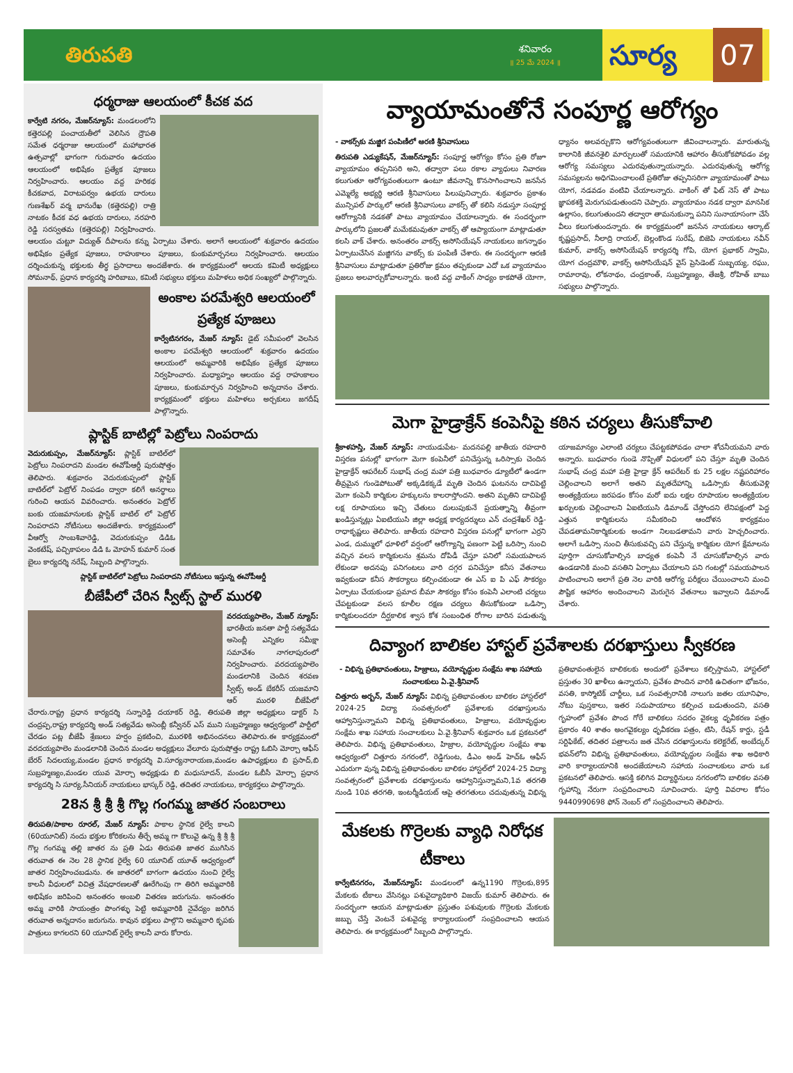తిరుపతి
శనివారం
॥ 25 మే 2024 ॥
సూర్య 07
ధర్మరాజు ఆలయంలో కీచక వద
కార్వేటి నగరం, మేజర్‌న్యూస్‌: మండలంలోని కత్తెరపల్లి పంచాయతీలో వెలిసిన ద్రౌపతి సమేత ధర్మరాజు ఆలయంలో మహాభారత ఉత్సవాల్లో భాగంగా గురువారం ఉదయం ఆలయంలో అభిషేకం ప్రత్యేక పూజలు నిర్వహించారు. ఆలయం వద్ద హరికథ కీచకవాద, విరాటపర్వం ఉభయ దారులు గుణశేఖర్ వర్మ భానురేఖ (కత్తెరపల్లి) రాత్రి నాటకం కీచక వధ ఉభయ దారులు, నరహరి రెడ్డి సరస్వతమ (కత్తెరపల్లి) నిర్వహించారు. ఆలయం చుట్టూ విద్యుత్ దీపాలను కన్ను ఏర్పాటు చేశారు. అలాగే ఆలయంలో శుక్రవారం ఉదయం అభిషేకం ప్రత్యేక పూజలు, రాహుకాలం పూజలు, కుంకుమార్చనలు నిర్వహించారు. ఆలయం దర్శించుకున్న భక్తులకు తీర్థ ప్రసాదాలు అందజేశారు. ఈ కార్యక్రమంలో ఆలయ కమిటీ అధ్యక్షులు సోమనాథ్, ప్రధాన కార్యదర్శి హరిబాబు, కమిటీ సభ్యులు భక్తులు మహిళలు అధిక సంఖ్యలో పాల్గొన్నారు.
అంకాల పరమేశ్వరి ఆలయంలో ప్రత్యేక పూజలు
కార్వేటినగరం, మేజర్ న్యూస్: డైట్ సమీపంలో వెలసిన అంకాల పరమేశ్వరి ఆలయంలో శుక్రవారం ఉదయం ఆలయంలో అమ్మవారికి అభిషేకం ప్రత్యేక పూజలు నిర్వహించారు. మధ్యాహ్నం ఆలయం వద్ద రాహుకాలం పూజలు, కుంకుమార్చన నిర్వహించి అన్నదానం చేశారు. కార్యక్రమంలో భక్తులు మహిళలు అర్చకులు జగదీష్ పాల్గొన్నారు.
ప్లాస్టిక్ బాటిల్లో పెట్రోలు నింపరాదు
వెదురుకుప్పం, మేజర్‌న్యూస్‌: ప్లాస్టిక్ బాటిల్‌లో పెట్రోలు నింపరాదని మండల ఈవోపీఆర్డీ పురుషోత్తం తెలిపారు. శుక్రవారం వెదురుకుప్పంలో ప్లాస్టిక్ బాటిల్‌లో పెట్రోల్ నింపడం ద్వారా కలిగే అనర్థాలు గురించి ఆయన వివరించారు. అనంతరం పెట్రోల్ బంకు యజమానులకు ప్లాస్టిక్ బాటిల్ లో పెట్రోల్ నింపరాదని నోటీసులు అందజేశారు. కార్యక్రమంలో వీఆర్వో సాంబశివారెడ్డి, వెదురుకుప్పం డిడిఓ వెంకటేష్, పచ్చికాపలం డిడి ఓ మోహన్ కుమార్ సంత బైలు కార్యదర్శి నరేష్, సిబ్బంది పాల్గొన్నారు.
ప్లాస్టిక్ బాటిల్‌లో పెట్రోలు నింపరాదని నోటీసులు ఇస్తున్న ఈవోపీఆర్డీ
బీజేపీలో చేరిన స్వీట్స్ స్టాల్ మురళి
వరదయ్యపాలెం, మేజర్ న్యూస్: భారతీయ జనతా పార్టీ సత్యవేడు అసెంబ్లీ ఎన్నికల సమీక్షా సమావేశం నాగలాపురంలో నిర్వహించారు. వరదయ్యపాలెం మండలానికి చెందిన శరవణ స్వీట్స్ అండ్ బేకరీస్ యజమాని ఆర్ మురళి బీజేపీలో చేరారు.రాష్ట్ర ప్రధాన కార్యదర్శి సన్నారెడ్డి దయాకర్ రెడ్డి, తిరుపతి జిల్లా అధ్యక్షులు డాక్టర్ సి చంద్రప్ప,రాష్ట్ర కార్యదర్శి అండ్ సత్యవేడు అసెంబ్లీ కన్వీనర్ ఎస్ ముని సుబ్రహ్మణ్యం ఆధ్వర్యంలో పార్టీలో చేరడం పట్ల బీజేపీ శ్రేణులు హర్షం ప్రకటించి, మురళికి అభినందనలు తెలిపారు.ఈ కార్యక్రమంలో వరదయ్యపాలెం మండలానికి చెందిన మండల అధ్యక్షులు వేలూరు పురుషోత్తం రాష్ట్ర ఓబిసి మోర్చా ఆఫీస్ బేరర్ సిదలయ్య,మండల ప్రధాన కార్యదర్శి వి.సూర్యనారాయణ,మండల ఉపాధ్యక్షులు బి ప్రసాద్,బి సుబ్రహ్మణ్యం,మండల యువ మోర్చా అధ్యక్షుడు బి మధుసూదన్, మండల ఓబీసీ మోర్చా ప్రధాన కార్యదర్శి సి సూర్య,సీనియర్ నాయకులు భాస్కర్ రెడ్డి, తదితర నాయకులు, కార్యకర్తలు పాల్గొన్నారు.
28న శ్రీ శ్రీ శ్రీ గొల్ల గంగమ్మ జాతర సంబరాలు
తిరుపతి/పాకాల రూరల్, మేజర్ న్యూస్: పాకాల స్థానిక రైల్వే కాలని (60యూనిట్) నందు భక్తుల కోరికలను తీర్చే అమ్మ గా కొలువై ఉన్న శ్రీ శ్రీ శ్రీ గొల్ల గంగమ్మ తల్లి జాతర ను ప్రతి ఏడు తిరుపతి జాతర ముగిసిన తరువాత ఈ నెల 28 స్థానిక రైల్వే 60 యూనిట్ యూత్ ఆధ్వర్యంలో జాతర నిర్వహించబడును. ఈ జాతరలో బాగంగా ఉదయం నుంచి రైల్వే కాలనీ వీధులలో విచిత్ర వేషధారణలతో ఊరేగింపు గా తిరిగి అమ్మవారికి అభిషేకం జరిపించి అనంతరం అంబలి వితరణ జరుగును. అనంతరం అమ్మ వారికి సాయంత్రం పొంగళ్ళు పెట్టి అమ్మవారికి నైవేద్యం జరిగిన తరువాత అన్నదానం జరుగును. కావున భక్తులు పాల్గొని అమ్మవారి కృపకు పాత్రులు కాగలరని 60 యూనిట్ రైల్వే కాలనీ వారు కోరారు.
వ్యాయామంతోనే సంపూర్ణ ఆరోగ్యం
- వాకర్స్‌కు మజ్జిగ పంపిణీలో ఆరణి శ్రీనివాసులు
తిరుపతి ఎడ్యుకేషన్, మేజర్‌న్యూస్‌: సంపూర్ణ ఆరోగ్యం కోసం ప్రతి రోజూ వ్యాయామం తప్పనిసరి అని, తద్వారా పలు రకాల వ్యాధులు నివారణ కలుగుతూ ఆరోగ్యవంతులుగా ఉంటూ జీవనాన్ని కొనసాగించాలని జనసేన ఎమ్మెల్యే అభ్యర్థి ఆరణి శ్రీనివాసులు పిలుపునిచ్చారు. శుక్రవారం ప్రకాశం మున్సిపల్ పార్కులో ఆరణి శ్రీనివాసులు వాకర్స్ తో కలిసి నడుస్తూ సంపూర్ణ ఆరోగ్యానికి నడకతో పాటు వ్యాయామం చేయాలన్నారు. ఈ సందర్భంగా పార్కులోని ప్రజలతో మమేకమవుతూ వాకర్స్ తో ఆప్యాయంగా మాట్లాడుతూ కలసి వాక్ చేశారు. అనంతరం వాకర్స్ అసోసియేషన్ నాయకులు జగన్నాథం ఏర్పాటుచేసిన మజ్జిగను వాకర్స్ కు పంపిణీ చేశారు. ఈ సందర్భంగా ఆరణి శ్రీనివాసులు మాట్లాడుతూ ప్రతిరోజు క్రమం తప్పకుండా ఎదో ఒక వ్యాయామం ప్రజలు అలవార్చుకోవాలన్నారు. ఇంటి వద్ద వాకింగ్ సాధ్యం కాకపోతే యోగా, ధ్యానం అలవర్చుకొని ఆరోగ్యవంతులుగా జీవించాలన్నారు. మారుతున్న కాలానికి జీవనశైలి మార్పులుతో సమయానికి ఆహారం తీసుకోకపోవడం వల్ల ఆరోగ్య సమస్యలు ఎదురవుతున్నాయన్నారు. ఎదురవుతున్న ఆరోగ్య సమస్యలను అధిగమించాలంటే ప్రతిరోజు తప్పనిసరిగా వ్యాయామంతో పాటు యోగ, నడవడం వంటివి చేయాలన్నారు. వాకింగ్ తో ఫిట్ నెస్ తో పాటు జ్ఞాపకశక్తి మెరుగుపడుతుందని చెప్పారు. వ్యాయామం నడక ద్వారా మానసిక ఉల్లాసం, కలుగుతుందని తద్వారా తామనుకున్నా పనిని సునాయాసంగా చేసే వీలు కలుగుతుందన్నారు. ఈ కార్యక్రమంలో జనసేన నాయకులు ఆర్కాట్ కృష్ణప్రసాద్, నీలాద్రి రాయల్, బెల్లంకొండ సురేష్, బిజెపి నాయకులు నవీన్ కుమార్, వాకర్స్ అసోసియేషన్ కార్యదర్శి గోపి, యోగ ప్రభాకర్ స్వామి, యోగ చంద్రమౌళి, వాకర్స్ అసోసియేషన్ వైస్ ప్రెసిడెంట్ సుబ్బయ్య, రఘు, రామారావు, లోకనాథం, చంద్రకాంత్, సుబ్రహ్మణ్యం, తేజశ్రీ, రోహిత్ బాబు సభ్యులు పాల్గొన్నారు.
మెగా హైడ్రాక్రేన్ కంపెనీపై కఠిన చర్యలు తీసుకోవాలి
శ్రీకాళహస్తి, మేజర్ న్యూస్: నాయుడుపేట- మదనపల్లి జాతీయ రహదారి విస్తరణ పనుల్లో భాగంగా మెగా కంపెనీలో పనిచేస్తున్న ఒరిస్సాకు చెందిన హైడ్రాక్రేన్ ఆపరేటర్ సుభాష్ చంద్ర మహా పత్రి బుధవారం డ్యూటీలో ఉండగా తీవ్రమైన గుండెపోటుతో అక్కడికక్కడే మృతి చెందిన ఘటనను దాచిపెట్టి మెగా కంపెనీ కార్మికుల హక్కులను కాలరాస్తోందని. అతని మృతిని దాచిపెట్టి లక్ష రూపాయలు ఇచ్చి చేతులు దులుపుకునే ప్రయత్నాన్ని తీవ్రంగా ఖండిస్తున్నట్లు ఏఐటియుసి జిల్లా అధ్యక్ష కార్యదర్శులు ఎన్ చంద్రశేఖర్ రెడ్డి- రాధాకృష్ణలు తెలిపారు. జాతీయ రహదారి విస్తరణ పనుల్లో భాగంగా ఎర్రని ఎండ, దుమ్ములో ధూళిలో వర్షంలో ఆరోగ్యాన్ని పణంగా పెట్టి ఒరిస్సా నుంచి వచ్చిన వలస కార్మికులను శ్రమను దోపిడీ చేస్తూ పనిలో సమయపాలన లేకుండా అదనపు పనిగంటలు వారి దగ్గర పనిచేస్తూ కనీస వేతనాలు ఇవ్వకుండా కనీస సౌకర్యాలు కల్పించకుండా ఈ ఎస్ ఐ పి ఎఫ్ సౌకర్యం ఏర్పాటు చేయకుండా ప్రమాద బీమా సౌకర్యం కోసం కంపెనీ ఎలాంటి చర్యలు చేపట్టకుండా వలస కూలీల రక్షణ చర్యలు తీసుకోకుండా ఒడిస్సా కార్మికులందరూ దీర్ఘకాలిక శ్వాస కోశ సంబంధిత రోగాల బారిన పడుతున్న యాజమాన్యం ఎలాంటి చర్యలు చేపట్టకపోవడం చాలా శోచనీయమని వారు అన్నారు. బుధవారం గుండె నొప్పితో విధులలో పని చేస్తూ మృతి చెందిన సుభాష్ చంద్ర మహా పత్రి హైడ్రా క్రేన్ ఆపరేటర్ కు 25 లక్షల నష్టపరిహారం చెల్లించాలని అలాగే అతని మృతదేహాన్ని ఒడిస్సాకు తీసుకువెళ్లి అంత్యక్రియలు జరపడం కోసం మరో ఐదు లక్షల రూపాయల అంత్యక్రియల ఖర్చులకు చెల్లించాలని ఏఐటియుసి డిమాండ్ చేస్తోందని లేనిపక్షంలో పెద్ద ఎత్తున కార్మికులను సమీకరించి ఆందోళన కార్యక్రమం చేపడతామనికార్మికులకు అండగా నిలబడతామని వారు హెచ్చరించారు. అలాగే ఒడిస్సా నుంచి తీసుకువచ్చి పని చేస్తున్న కార్మికుల యోగ క్షేమాలను పూర్తిగా చూసుకోవాల్సిన బాధ్యత కంపెనీ నే చూసుకోవాల్సిన వారు ఉండడానికి మంచి వసతిని ఏర్పాటు చేయాలని పని గంటల్లో సమయపాలన పాటించాలని అలాగే ప్రతి నెల వారికి ఆరోగ్య పరీక్షలు చేయించాలని మంచి పౌష్టిక ఆహారం అందించాలని మెరుగైన వేతనాలు ఇవ్వాలని డిమాండ్ చేశారు.
దివ్యాంగ బాలికల హాస్టల్ ప్రవేశాలకు దరఖాస్తులు స్వీకరణ
- విభిన్న ప్రతిభావంతులు, హిజ్రాలు, వయోవృద్ధుల సంక్షేమ శాఖ సహాయ సంచాలకులు ఏ.వై.శ్రీనివాస్
చిత్తూరు అర్బన్, మేజర్ న్యూస్: విభిన్న ప్రతిభావంతుల బాలికల హాస్టల్‌లో 2024-25 విద్యా సంవత్సరంలో ప్రవేశాలకు దరఖాస్తులను ఆహ్వానిస్తున్నామని విభిన్న ప్రతిభావంతులు, హిజ్రాలు, వయోవృద్ధుల సంక్షేమ శాఖ సహాయ సంచాలకులు ఏ.వై.శ్రీనివాస్ శుక్రవారం ఒక ప్రకటనలో తెలిపారు. విభిన్న ప్రతిభావంతులు, హిజ్రాల, వయోవృద్ధుల సంక్షేమ శాఖ ఆధ్వర్యంలో చిత్తూరు నగరంలో, రెడ్డిగుంట, డీఎం అండ్ హెచ్ఓ ఆఫీస్ ఎదురుగా వున్న విభిన్న ప్రతిభావంతుల బాలికల హాస్టల్‌లో 2024-25 విద్యా సంవత్సరంలో ప్రవేశాలకు దరఖాస్తులను ఆహ్వానిస్తున్నామని,1వ తరగతి నుండి 10వ తరగతి, ఇంటర్మీడియట్ ఆపై తరగతులు చదువుతున్న విభిన్న ప్రతిభావంతులైన బాలికలకు అందులో ప్రవేశాలు కల్పిస్తామని, హాస్టల్‌లో ప్రస్తుతం 30 ఖాళీలు ఉన్నాయని, ప్రవేశం పొందిన వారికి ఉచితంగా భోజనం, వసతి, కాస్మోటిక్ చార్జీలు, ఒక సంవత్సరానికి నాలుగు జతల యూనిఫాం, నోటు పుస్తకాలు, ఇతర సదుపాయాలు కల్పించ బడుతుందని, వసతి గృహంలో ప్రవేశం పొంద గోరే బాలికలు సదరం వైకల్య ధృవీకరణ పత్రం ప్రకారం 40 శాతం అంగవైకల్యం ధృవీకరణ పత్రం, టిసి, రేషన్ కార్డు, స్టడీ సర్టిఫికేట్, తదితర పత్రాలను జత చేసిన దరఖాస్తులను కలెక్టరేట్, అంబేద్కర్ భవన్‌లోని విభిన్న ప్రతిభావంతులు, వయోవృద్ధుల సంక్షేమ శాఖ అధికారి వారి కార్యాలయానికి అందజేయాలని సహాయ సంచాలకులు వారు ఒక ప్రకటనలో తెలిపారు. ఆసక్తి కలిగిన విద్యార్థినులు నగరంలోని బాలికల వసతి గృహాన్ని నేరుగా సంప్రదించాలని సూచించారు. పూర్తి వివరాల కోసం 9440990698 ఫోన్ నెంబర్ లో సంప్రదించాలని తెలిపారు.
మేకలకు గొర్రెలకు వ్యాధి నిరోధక టీకాలు
కార్వేటినగరం, మేజర్‌న్యూస్‌: మండలంలో ఉన్న1190 గొర్రెలకు,895 మేకలకు టీకాలు వేసినట్లు పశువైద్యాధికారి విజయ్ కుమార్ తెలిపారు. ఈ సందర్భంగా ఆయన మాట్లాడుతూ ప్రస్తుతం పశువులకు గొర్రెలకు మేకలకు జబ్బు చేస్తే వెంటనే పశువైద్య కార్యాలయంలో సంప్రదించాలని ఆయన తెలిపారు. ఈ కార్యక్రమంలో సిబ్బంది పాల్గొన్నారు.